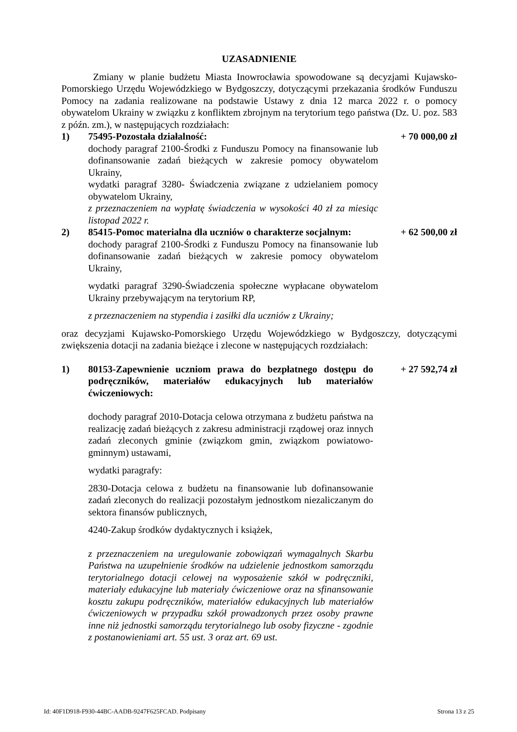UZASADNIENIE
Zmiany w planie budżetu Miasta Inowrocławia spowodowane są decyzjami Kujawsko-Pomorskiego Urzędu Wojewódzkiego w Bydgoszczy, dotyczącymi przekazania środków Funduszu Pomocy na zadania realizowane na podstawie Ustawy z dnia 12 marca 2022 r. o pomocy obywatelom Ukrainy w związku z konfliktem zbrojnym na terytorium tego państwa (Dz. U. poz. 583 z późn. zm.), w następujących rozdziałach:
1) 75495-Pozostała działalność:
dochody paragraf 2100-Środki z Funduszu Pomocy na finansowanie lub dofinansowanie zadań bieżących w zakresie pomocy obywatelom Ukrainy,
wydatki paragraf 3280- Świadczenia związane z udzielaniem pomocy obywatelom Ukrainy,
z przeznaczeniem na wypłatę świadczenia w wysokości 40 zł za miesiąc listopad 2022 r.
+ 70 000,00 zł
2) 85415-Pomoc materialna dla uczniów o charakterze socjalnym:
dochody paragraf 2100-Środki z Funduszu Pomocy na finansowanie lub dofinansowanie zadań bieżących w zakresie pomocy obywatelom Ukrainy,
wydatki paragraf 3290-Świadczenia społeczne wypłacane obywatelom Ukrainy przebywającym na terytorium RP,
z przeznaczeniem na stypendia i zasiłki dla uczniów z Ukrainy;
+ 62 500,00 zł
oraz decyzjami Kujawsko-Pomorskiego Urzędu Wojewódzkiego w Bydgoszczy, dotyczącymi zwiększenia dotacji na zadania bieżące i zlecone w następujących rozdziałach:
1) 80153-Zapewnienie uczniom prawa do bezpłatnego dostępu do podręczników, materiałów edukacyjnych lub materiałów ćwiczeniowych:
dochody paragraf 2010-Dotacja celowa otrzymana z budżetu państwa na realizację zadań bieżących z zakresu administracji rządowej oraz innych zadań zleconych gminie (związkom gmin, związkom powiatowo-gminnym) ustawami,
wydatki paragrafy:
2830-Dotacja celowa z budżetu na finansowanie lub dofinansowanie zadań zleconych do realizacji pozostałym jednostkom niezaliczanym do sektora finansów publicznych,
4240-Zakup środków dydaktycznych i książek,
z przeznaczeniem na uregulowanie zobowiązań wymagalnych Skarbu Państwa na uzupełnienie środków na udzielenie jednostkom samorządu terytorialnego dotacji celowej na wyposażenie szkół w podręczniki, materiały edukacyjne lub materiały ćwiczeniowe oraz na sfinansowanie kosztu zakupu podręczników, materiałów edukacyjnych lub materiałów ćwiczeniowych w przypadku szkół prowadzonych przez osoby prawne inne niż jednostki samorządu terytorialnego lub osoby fizyczne - zgodnie z postanowieniami art. 55 ust. 3 oraz art. 69 ust.
+ 27 592,74 zł
Id: 40F1D918-F930-44BC-AADB-9247F625FCAD. Podpisany Strona 13 z 25